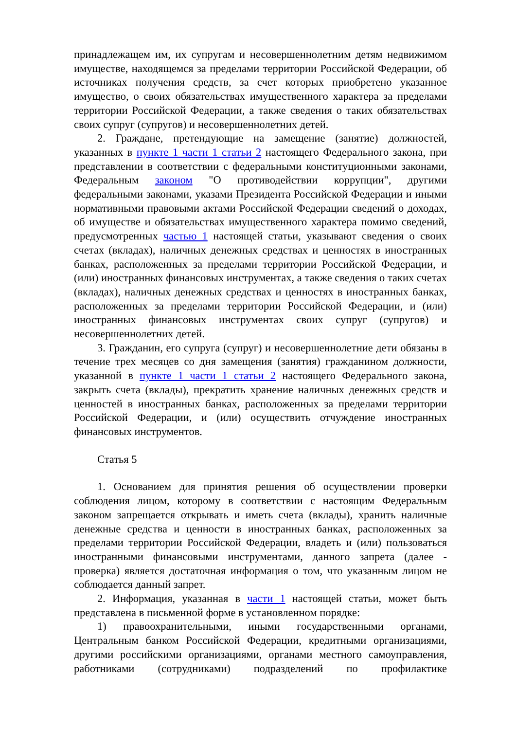принадлежащем им, их супругам и несовершеннолетним детям недвижимом имуществе, находящемся за пределами территории Российской Федерации, об источниках получения средств, за счет которых приобретено указанное имущество, о своих обязательствах имущественного характера за пределами территории Российской Федерации, а также сведения о таких обязательствах своих супруг (супругов) и несовершеннолетних детей.
2. Граждане, претендующие на замещение (занятие) должностей, указанных в пункте 1 части 1 статьи 2 настоящего Федерального закона, при представлении в соответствии с федеральными конституционными законами, Федеральным законом "О противодействии коррупции", другими федеральными законами, указами Президента Российской Федерации и иными нормативными правовыми актами Российской Федерации сведений о доходах, об имуществе и обязательствах имущественного характера помимо сведений, предусмотренных частью 1 настоящей статьи, указывают сведения о своих счетах (вкладах), наличных денежных средствах и ценностях в иностранных банках, расположенных за пределами территории Российской Федерации, и (или) иностранных финансовых инструментах, а также сведения о таких счетах (вкладах), наличных денежных средствах и ценностях в иностранных банках, расположенных за пределами территории Российской Федерации, и (или) иностранных финансовых инструментах своих супруг (супругов) и несовершеннолетних детей.
3. Гражданин, его супруга (супруг) и несовершеннолетние дети обязаны в течение трех месяцев со дня замещения (занятия) гражданином должности, указанной в пункте 1 части 1 статьи 2 настоящего Федерального закона, закрыть счета (вклады), прекратить хранение наличных денежных средств и ценностей в иностранных банках, расположенных за пределами территории Российской Федерации, и (или) осуществить отчуждение иностранных финансовых инструментов.
Статья 5
1. Основанием для принятия решения об осуществлении проверки соблюдения лицом, которому в соответствии с настоящим Федеральным законом запрещается открывать и иметь счета (вклады), хранить наличные денежные средства и ценности в иностранных банках, расположенных за пределами территории Российской Федерации, владеть и (или) пользоваться иностранными финансовыми инструментами, данного запрета (далее - проверка) является достаточная информация о том, что указанным лицом не соблюдается данный запрет.
2. Информация, указанная в части 1 настоящей статьи, может быть представлена в письменной форме в установленном порядке:
1) правоохранительными, иными государственными органами, Центральным банком Российской Федерации, кредитными организациями, другими российскими организациями, органами местного самоуправления, работниками (сотрудниками) подразделений по профилактике